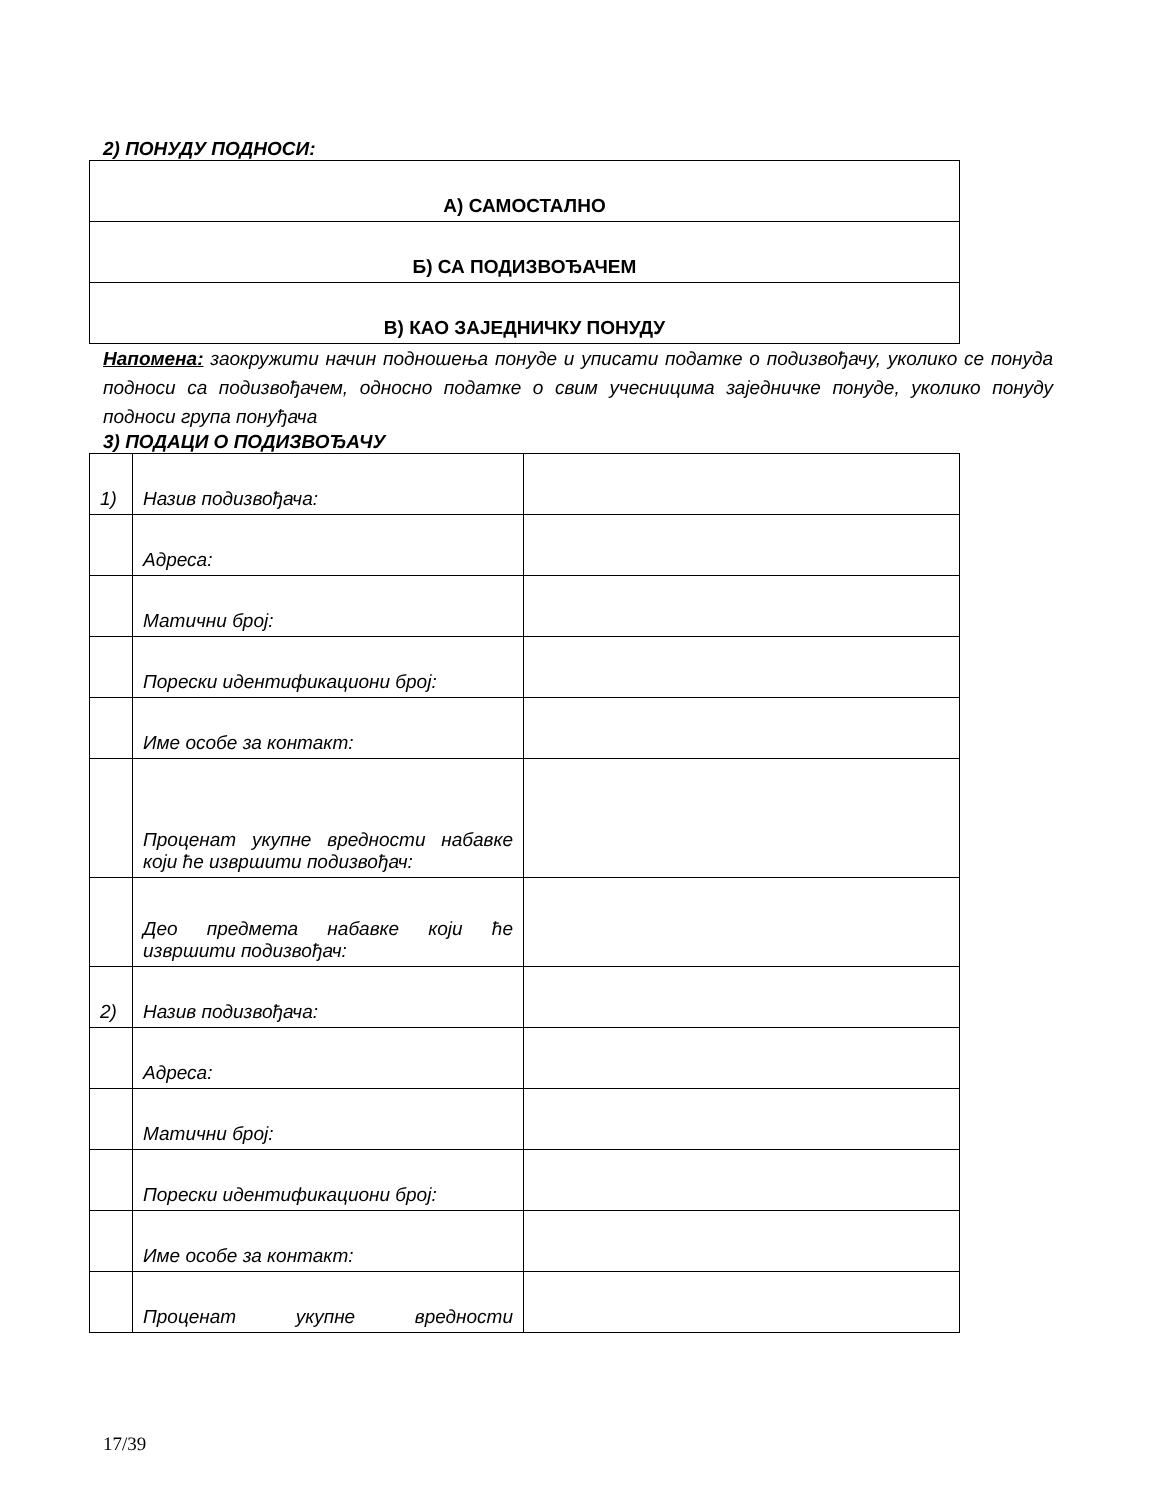2) ПОНУДУ ПОДНОСИ:
| А) САМОСТАЛНО |
| Б) СА ПОДИЗВОЂАЧЕМ |
| В) КАО ЗАЈЕДНИЧКУ ПОНУДУ |
Напомена: заокружити начин подношења понуде и уписати податке о подизвођачу, уколико се понуда подноси са подизвођачем, односно податке о свим учесницима заједничке понуде, уколико понуду подноси група понуђача
3) ПОДАЦИ О ПОДИЗВОЂАЧУ
| 1) | Назив подизвођача: | |
| | Адреса: | |
| | Матични број: | |
| | Порески идентификациони број: | |
| | Име особе за контакт: | |
| | Проценат укупне вредности набавке који ће извршити подизвођач: | |
| | Део предмета набавке који ће извршити подизвођач: | |
| 2) | Назив подизвођача: | |
| | Адреса: | |
| | Матични број: | |
| | Порески идентификациони број: | |
| | Име особе за контакт: | |
| | Проценат укупне вредности | |
17/39